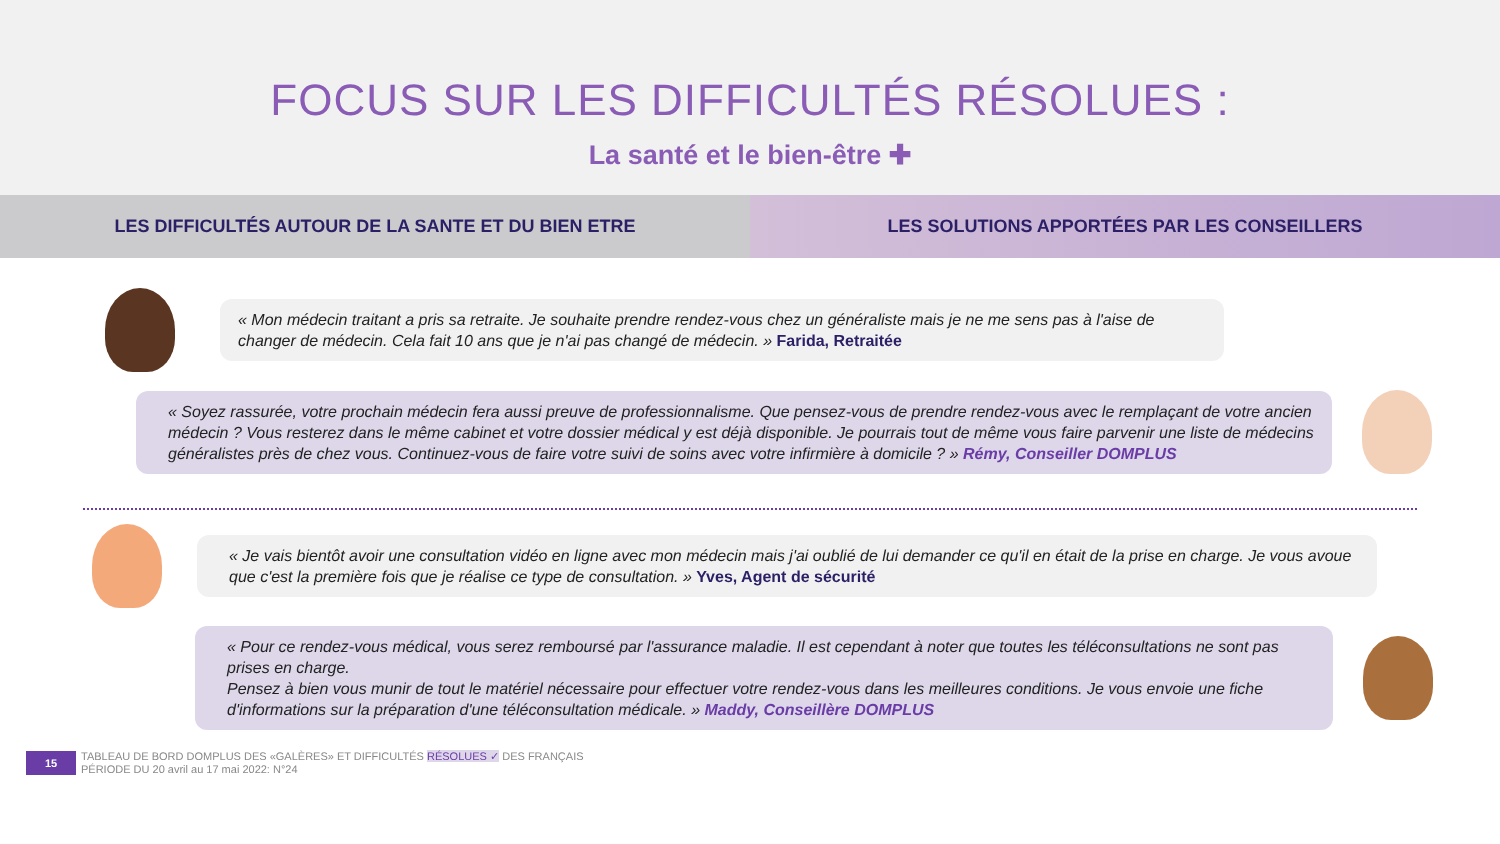FOCUS SUR LES DIFFICULTÉS RÉSOLUES :
La santé et le bien-être ✚
LES DIFFICULTÉS AUTOUR DE LA SANTE ET DU BIEN ETRE
LES SOLUTIONS APPORTÉES PAR LES CONSEILLERS
« Mon médecin traitant a pris sa retraite. Je souhaite prendre rendez-vous chez un généraliste mais je ne me sens pas à l'aise de changer de médecin. Cela fait 10 ans que je n'ai pas changé de médecin. » Farida, Retraitée
« Soyez rassurée, votre prochain médecin fera aussi preuve de professionnalisme. Que pensez-vous de prendre rendez-vous avec le remplaçant de votre ancien médecin ? Vous resterez dans le même cabinet et votre dossier médical y est déjà disponible. Je pourrais tout de même vous faire parvenir une liste de médecins généralistes près de chez vous. Continuez-vous de faire votre suivi de soins avec votre infirmière à domicile ? » Rémy, Conseiller DOMPLUS
« Je vais bientôt avoir une consultation vidéo en ligne avec mon médecin mais j'ai oublié de lui demander ce qu'il en était de la prise en charge. Je vous avoue que c'est la première fois que je réalise ce type de consultation. » Yves, Agent de sécurité
« Pour ce rendez-vous médical, vous serez remboursé par l'assurance maladie. Il est cependant à noter que toutes les téléconsultations ne sont pas prises en charge.
Pensez à bien vous munir de tout le matériel nécessaire pour effectuer votre rendez-vous dans les meilleures conditions. Je vous envoie une fiche d'informations sur la préparation d'une téléconsultation médicale. » Maddy, Conseillère DOMPLUS
15
TABLEAU DE BORD DOMPLUS DES «GALÈRES» ET DIFFICULTÉS RÉSOLUES ✓ DES FRANÇAIS
PÉRIODE DU 20 avril au 17 mai 2022: N°24